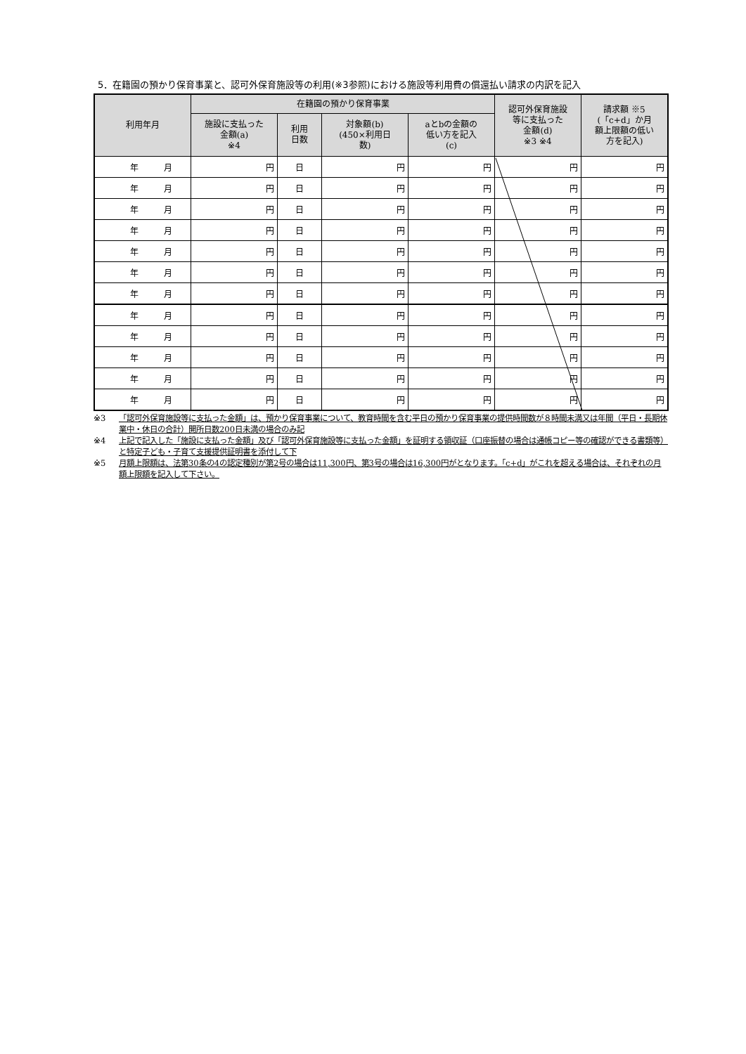5．在籍園の預かり保育事業と、認可外保育施設等の利用(※3参照)における施設等利用費の償還払い請求の内訳を記入
| 利用年月 | 在籍園の預かり保育事業 | | | | 認可外保育施設 等に支払った 金額(d) ※3 ※4 | 請求額 ※5 (「c+d」か月 額上限額の低い 方を記入) |
| --- | --- | --- | --- | --- | --- | --- |
| | 施設に支払った 金額(a) ※4 | 利用 日数 | 対象額(b) (450×利用日 数) | aとbの金額の 低い方を記入 (c) | | |
| 年 月 | 円 | 日 | 円 | 円 | 円 | 円 |
| 年 月 | 円 | 日 | 円 | 円 | 円 | 円 |
| 年 月 | 円 | 日 | 円 | 円 | 円 | 円 |
| 年 月 | 円 | 日 | 円 | 円 | 円 | 円 |
| 年 月 | 円 | 日 | 円 | 円 | 円 | 円 |
| 年 月 | 円 | 日 | 円 | 円 | 円 | 円 |
| 年 月 | 円 | 日 | 円 | 円 | 円 | 円 |
| 年 月 | 円 | 日 | 円 | 円 | 円 | 円 |
| 年 月 | 円 | 日 | 円 | 円 | 円 | 円 |
| 年 月 | 円 | 日 | 円 | 円 | 円 | 円 |
| 年 月 | 円 | 日 | 円 | 円 | 円 | 円 |
| 年 月 | 円 | 日 | 円 | 円 | 円 | 円 |
※3 「認可外保育施設等に支払った金額」は、預かり保育事業について、教育時間を含む平日の預かり保育事業の提供時間数が８時間未満又は年間（平日・長期休業中・休日の合計）開所日数200日未満の場合のみ記
※4 上記で記入した「施設に支払った金額」及び「認可外保育施設等に支払った金額」を証明する領収証（口座振替の場合は通帳コピー等の確認ができる書類等）と特定子ども・子育て支援提供証明書を添付して下
※5 月額上限額は、法第30条の4の認定種別が第2号の場合は11,300円、第3号の場合は16,300円がとなります。「c+d」がこれを超える場合は、それぞれの月額上限額を記入して下さい。